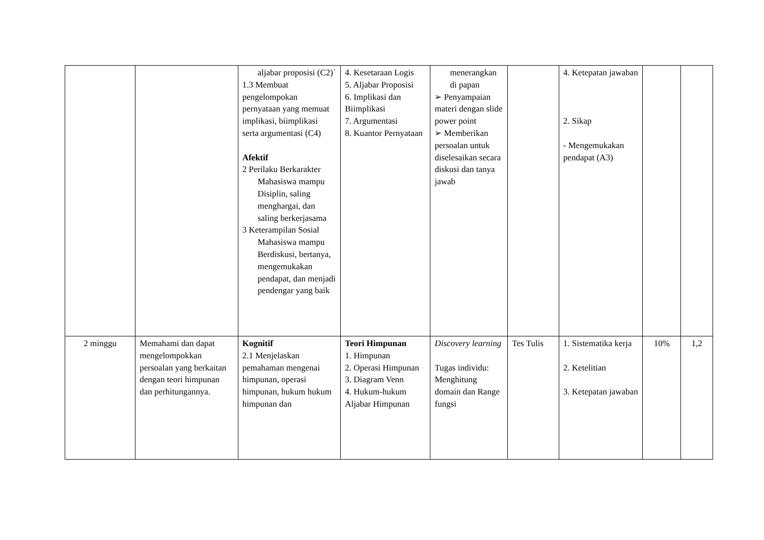| | | aljabar proposisi (C2)` 1.3 Membuat pengelompokan pernyataan yang memuat implikasi, biimplikasi serta argumentasi (C4) Afektif 2 Perilaku Berkarakter Mahasiswa mampu Disiplin, saling menghargai, dan saling berkerjasama 3 Keterampilan Sosial Mahasiswa mampu Berdiskusi, bertanya, mengemukakan pendapat, dan menjadi pendengar yang baik | 4. Kesetaraan Logis 5. Aljabar Proposisi 6. Implikasi dan Biimplikasi 7. Argumentasi 8. Kuantor Pernyataan | menerangkan di papan ➢ Penyampaian materi dengan slide power point ➢ Memberikan persoalan untuk diselesaikan secara diskusi dan tanya jawab | | 4. Ketepatan jawaban 2. Sikap - Mengemukakan pendapat (A3) | | |
| 2 minggu | Memahami dan dapat mengelompokkan persoalan yang berkaitan dengan teori himpunan dan perhitungannya. | Kognitif 2.1 Menjelaskan pemahaman mengenai himpunan, operasi himpunan, hukum hukum himpunan dan | Teori Himpunan 1. Himpunan 2. Operasi Himpunan 3. Diagram Venn 4. Hukum-hukum Aljabar Himpunan | Discovery learning Tugas individu: Menghitung domain dan Range fungsi | Tes Tulis | 1. Sistematika kerja 2. Ketelitian 3. Ketepatan jawaban | 10% | 1,2 |